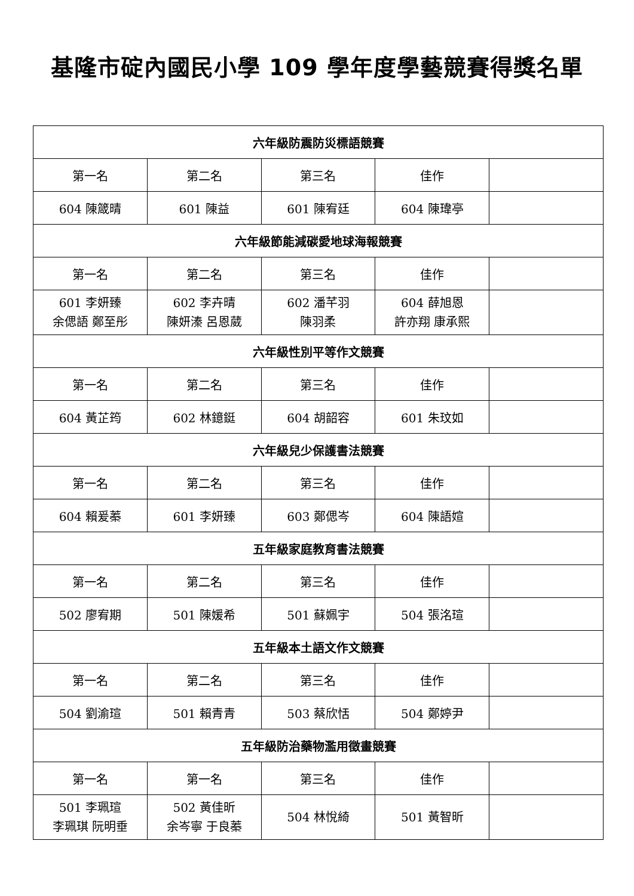基隆市碇內國民小學 109 學年度學藝競賽得獎名單
| 六年級防震防災標語競賽 | | | | |
| --- | --- | --- | --- | --- |
| 第一名 | 第二名 | 第三名 | 佳作 | |
| 604 陳箴晴 | 601 陳益 | 601 陳宥廷 | 604 陳瑋亭 | |
| 六年級節能減碳愛地球海報競賽 | | | | |
| 第一名 | 第二名 | 第三名 | 佳作 | |
| 601 李妍臻 余偲語 鄭至彤 | 602 李卉晴 陳妍溱 呂恩葳 | 602 潘芊羽 陳羽柔 | 604 薛旭恩 許亦翔 康承熙 | |
| 六年級性別平等作文競賽 | | | | |
| 第一名 | 第二名 | 第三名 | 佳作 | |
| 604 黃芷筠 | 602 林鐿鋌 | 604 胡韶容 | 601 朱玟如 | |
| 六年級兒少保護書法競賽 | | | | |
| 第一名 | 第二名 | 第三名 | 佳作 | |
| 604 賴爰蓁 | 601 李妍臻 | 603 鄭偲岑 | 604 陳語媗 | |
| 五年級家庭教育書法競賽 | | | | |
| 第一名 | 第二名 | 第三名 | 佳作 | |
| 502 廖宥期 | 501 陳媛希 | 501 蘇姵宇 | 504 張洺瑄 | |
| 五年級本土語文作文競賽 | | | | |
| 第一名 | 第二名 | 第三名 | 佳作 | |
| 504 劉渝瑄 | 501 賴青青 | 503 蔡欣恬 | 504 鄭婷尹 | |
| 五年級防治藥物濫用徵畫競賽 | | | | |
| 第一名 | 第一名 | 第三名 | 佳作 | |
| 501 李珮瑄 李珮琪 阮明垂 | 502 黃佳昕 余岑寧 于良蓁 | 504 林悅綺 | 501 黃智昕 | |